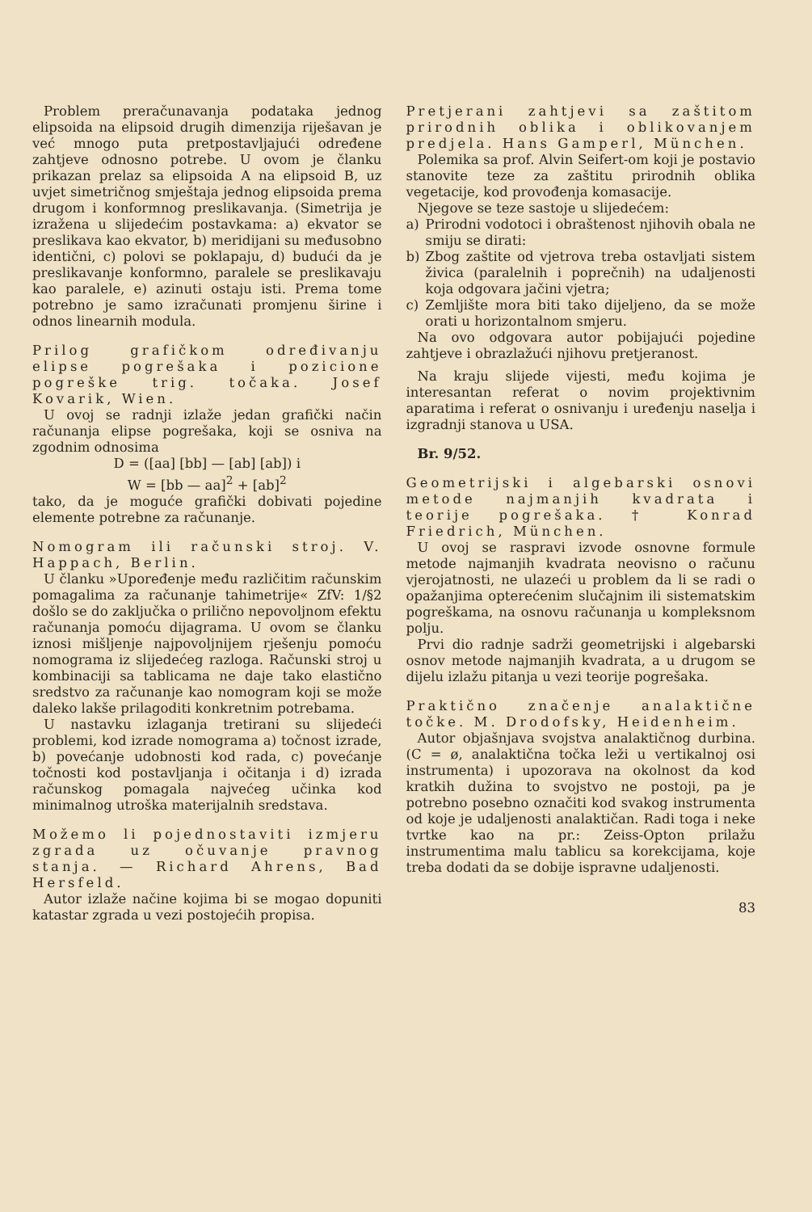Problem preračunavanja podataka jednog elipsoida na elipsoid drugih dimenzija riješavan je već mnogo puta pretpostavljajući određene zahtjeve odnosno potrebe. U ovom je članku prikazan prelaz sa elipsoida A na elipsoid B, uz uvjet simetričnog smještaja jednog elipsoida prema drugom i konformnog preslikavanja. (Simetrija je izražena u slijedećim postavkama: a) ekvator se preslikava kao ekvator, b) meridijani su međusobno identični, c) polovi se poklapaju, d) budući da je preslikavanje konformno, paralele se preslikavaju kao paralele, e) azinuti ostaju isti. Prema tome potrebno je samo izračunati promjenu širine i odnos linearnih modula.
Prilog grafičkom određivanju elipse pogrešaka i pozicione pogreške trig. točaka. Josef Kovarik, Wien.
U ovoj se radnji izlaže jedan grafički način računanja elipse pogrešaka, koji se osniva na zgodnim odnosima
D = ([aa] [bb] — [ab] [ab]) i
W = [bb — aa]<sup>2</sup> + [ab]<sup>2</sup>
tako, da je moguće grafički dobivati pojedine elemente potrebne za računanje.
Nomogram ili računski stroj. V. Happach, Berlin.
U članku »Upoređenje među različitim računskim pomagalima za računanje tahimetrije« ZfV: 1/§2 došlo se do zaključka o prilično nepovoljnom efektu računanja pomoću dijagrama. U ovom se članku iznosi mišljenje najpovoljnijem rješenju pomoću nomograma iz slijedećeg razloga. Računski stroj u kombinaciji sa tablicama ne daje tako elastično sredstvo za računanje kao nomogram koji se može daleko lakše prilagoditi konkretnim potrebama.
U nastavku izlaganja tretirani su slijedeći problemi, kod izrade nomograma a) točnost izrade, b) povećanje udobnosti kod rada, c) povećanje točnosti kod postavljanja i očitanja i d) izrada računskog pomagala najvećeg učinka kod minimalnog utroška materijalnih sredstava.
Možemo li pojednostaviti izmjeru zgrada uz očuvanje pravnog stanja. — Richard Ahrens, Bad Hersfeld.
Autor izlaže načine kojima bi se mogao dopuniti katastar zgrada u vezi postojećih propisa.
Pretjerani zahtjevi sa zaštitom prirodnih oblika i oblikovanjem predjela. Hans Gamperl, München.
Polemika sa prof. Alvin Seifert-om koji je postavio stanovite teze za zaštitu prirodnih oblika vegetacije, kod provođenja komasacije.
Njegove se teze sastoje u slijedećem:
a) Prirodni vodotoci i obraštenost njihovih obala ne smiju se dirati:
b) Zbog zaštite od vjetrova treba ostavljati sistem živica (paralelnih i poprečnih) na udaljenosti koja odgovara jačini vjetra;
c) Zemljište mora biti tako dijeljeno, da se može orati u horizontalnom smjeru.
Na ovo odgovara autor pobijajući pojedine zahtjeve i obrazlažući njihovu pretjeranost.
Na kraju slijede vijesti, među kojima je interesantan referat o novim projektivnim aparatima i referat o osnivanju i uređenju naselja i izgradnji stanova u USA.
Br. 9/52.
Geometrijski i algebarski osnovi metode najmanjih kvadrata i teorije pogrešaka. † Konrad Friedrich, München.
U ovoj se raspravi izvode osnovne formule metode najmanjih kvadrata neovisno o računu vjerojatnosti, ne ulazeći u problem da li se radi o opažanjima opterećenim slučajnim ili sistematskim pogreškama, na osnovu računanja u kompleksnom polju.
Prvi dio radnje sadrži geometrijski i algebarski osnov metode najmanjih kvadrata, a u drugom se dijelu izlažu pitanja u vezi teorije pogrešaka.
Praktično značenje analaktične točke. M. Drodofsky, Heidenheim.
Autor objašnjava svojstva analaktičnog durbina. (C = ø, analaktična točka leži u vertikalnoj osi instrumenta) i upozorava na okolnost da kod kratkih dužina to svojstvo ne postoji, pa je potrebno posebno označiti kod svakog instrumenta od koje je udaljenosti analaktičan. Radi toga i neke tvrtke kao na pr.: Zeiss-Opton prilažu instrumentima malu tablicu sa korekcijama, koje treba dodati da se dobije ispravne udaljenosti.
83